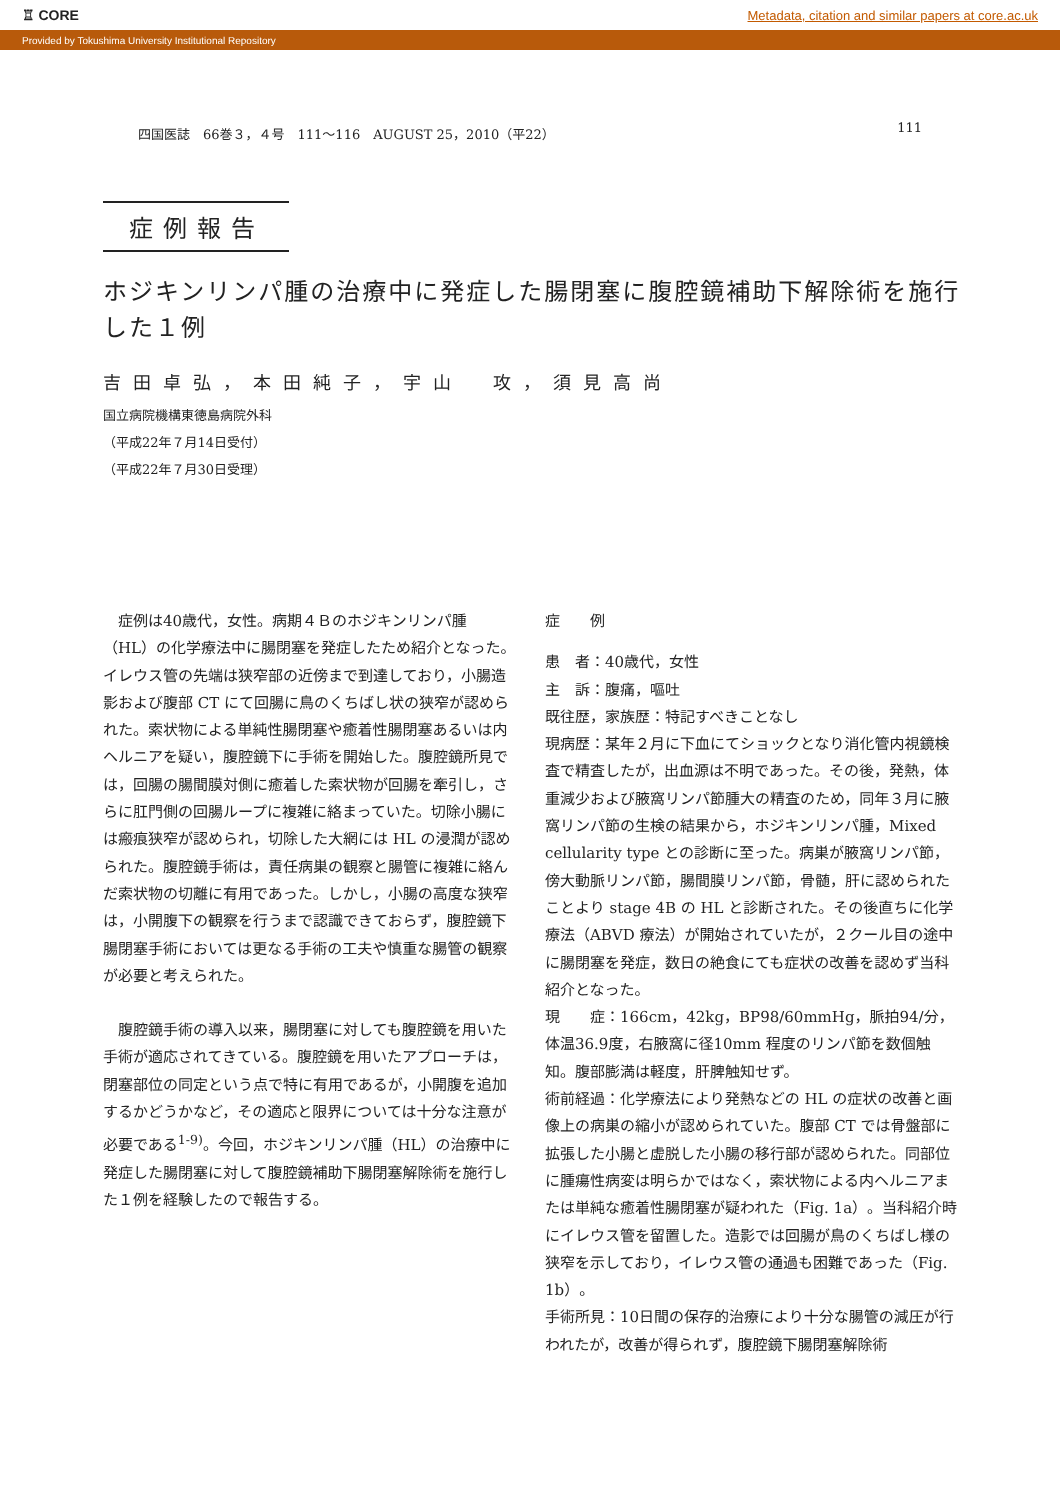♖ CORE Metadata, citation and similar papers at core.ac.uk
Provided by Tokushima University Institutional Repository
四国医誌　66巻３，４号　111～116　AUGUST 25，2010（平22） 111
症例報告
ホジキンリンパ腫の治療中に発症した腸閉塞に腹腔鏡補助下解除術を施行した１例
吉田卓弘，本田純子，宇山　攻，須見高尚
国立病院機構東徳島病院外科
（平成22年７月14日受付）
（平成22年７月30日受理）
症例は40歳代，女性。病期４Ｂのホジキンリンパ腫（HL）の化学療法中に腸閉塞を発症したため紹介となった。イレウス管の先端は狭窄部の近傍まで到達しており，小腸造影および腹部 CT にて回腸に鳥のくちばし状の狭窄が認められた。索状物による単純性腸閉塞や癒着性腸閉塞あるいは内ヘルニアを疑い，腹腔鏡下に手術を開始した。腹腔鏡所見では，回腸の腸間膜対側に癒着した索状物が回腸を牽引し，さらに肛門側の回腸ループに複雑に絡まっていた。切除小腸には瘢痕狭窄が認められ，切除した大網には HL の浸潤が認められた。腹腔鏡手術は，責任病巣の観察と腸管に複雑に絡んだ索状物の切離に有用であった。しかし，小腸の高度な狭窄は，小開腹下の観察を行うまで認識できておらず，腹腔鏡下腸閉塞手術においては更なる手術の工夫や慎重な腸管の観察が必要と考えられた。
腹腔鏡手術の導入以来，腸閉塞に対しても腹腔鏡を用いた手術が適応されてきている。腹腔鏡を用いたアプローチは，閉塞部位の同定という点で特に有用であるが，小開腹を追加するかどうかなど，その適応と限界については十分な注意が必要である<sup>1-9)</sup>。今回，ホジキンリンパ腫（HL）の治療中に発症した腸閉塞に対して腹腔鏡補助下腸閉塞解除術を施行した１例を経験したので報告する。
症　　例
患　者：40歳代，女性
主　訴：腹痛，嘔吐
既往歴，家族歴：特記すべきことなし
現病歴：某年２月に下血にてショックとなり消化管内視鏡検査で精査したが，出血源は不明であった。その後，発熱，体重減少および腋窩リンパ節腫大の精査のため，同年３月に腋窩リンパ節の生検の結果から，ホジキンリンパ腫，Mixed cellularity type との診断に至った。病巣が腋窩リンパ節，傍大動脈リンパ節，腸間膜リンパ節，骨髄，肝に認められたことより stage 4B の HL と診断された。その後直ちに化学療法（ABVD 療法）が開始されていたが，２クール目の途中に腸閉塞を発症，数日の絶食にても症状の改善を認めず当科紹介となった。
現　　症：166cm，42kg，BP98/60mmHg，脈拍94/分，体温36.9度，右腋窩に径10mm 程度のリンパ節を数個触知。腹部膨満は軽度，肝脾触知せず。
術前経過：化学療法により発熱などの HL の症状の改善と画像上の病巣の縮小が認められていた。腹部 CT では骨盤部に拡張した小腸と虚脱した小腸の移行部が認められた。同部位に腫瘍性病変は明らかではなく，索状物による内ヘルニアまたは単純な癒着性腸閉塞が疑われた（Fig. 1a）。当科紹介時にイレウス管を留置した。造影では回腸が鳥のくちばし様の狭窄を示しており，イレウス管の通過も困難であった（Fig. 1b）。
手術所見：10日間の保存的治療により十分な腸管の減圧が行われたが，改善が得られず，腹腔鏡下腸閉塞解除術